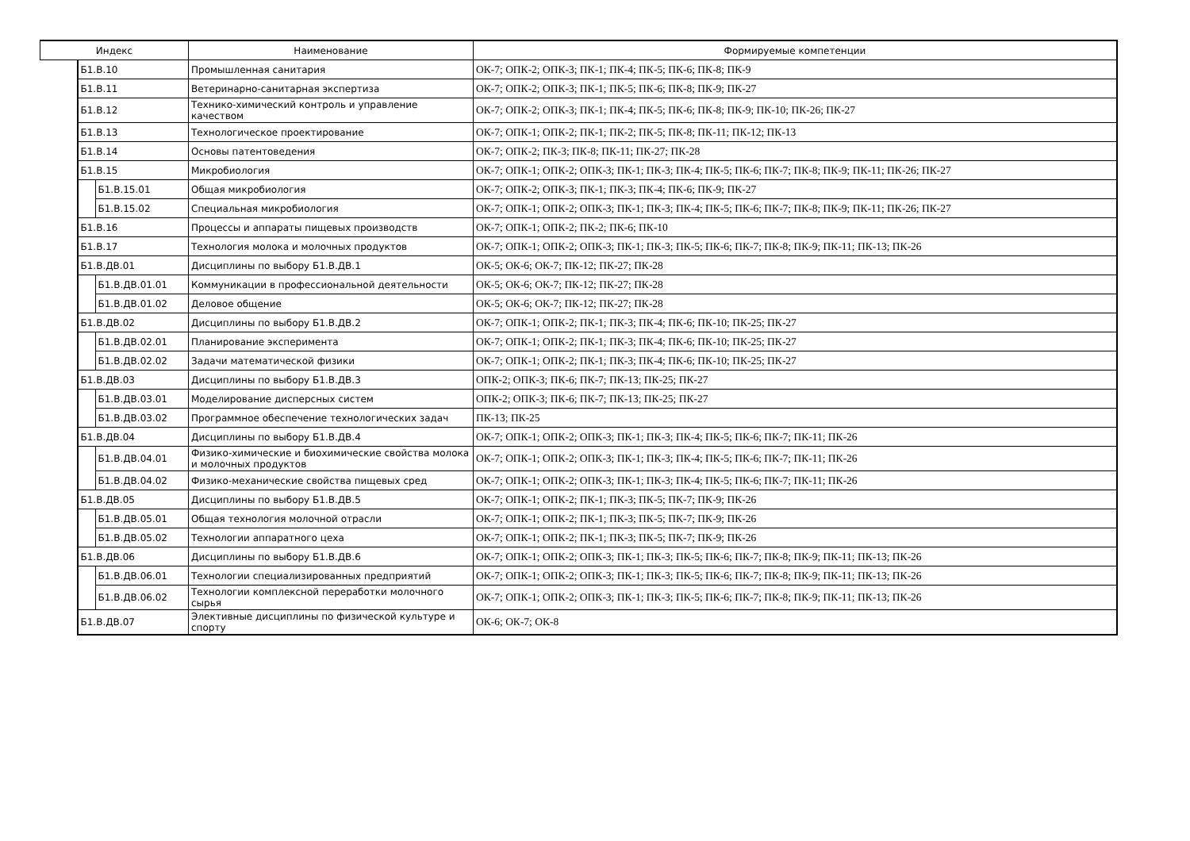| Индекс | | | Наименование | Формируемые компетенции |
| --- | --- | --- | --- | --- |
| | Б1.В.10 | | Промышленная санитария | ОК-7; ОПК-2; ОПК-3; ПК-1; ПК-4; ПК-5; ПК-6; ПК-8; ПК-9 |
| | Б1.В.11 | | Ветеринарно-санитарная экспертиза | ОК-7; ОПК-2; ОПК-3; ПК-1; ПК-5; ПК-6; ПК-8; ПК-9; ПК-27 |
| | Б1.В.12 | | Технико-химический контроль и управление качеством | ОК-7; ОПК-2; ОПК-3; ПК-1; ПК-4; ПК-5; ПК-6; ПК-8; ПК-9; ПК-10; ПК-26; ПК-27 |
| | Б1.В.13 | | Технологическое проектирование | ОК-7; ОПК-1; ОПК-2; ПК-1; ПК-2; ПК-5; ПК-8; ПК-11; ПК-12; ПК-13 |
| | Б1.В.14 | | Основы патентоведения | ОК-7; ОПК-2; ПК-3; ПК-8; ПК-11; ПК-27; ПК-28 |
| | Б1.В.15 | | Микробиология | ОК-7; ОПК-1; ОПК-2; ОПК-3; ПК-1; ПК-3; ПК-4; ПК-5; ПК-6; ПК-7; ПК-8; ПК-9; ПК-11; ПК-26; ПК-27 |
| | | Б1.В.15.01 | Общая микробиология | ОК-7; ОПК-2; ОПК-3; ПК-1; ПК-3; ПК-4; ПК-6; ПК-9; ПК-27 |
| | | Б1.В.15.02 | Специальная микробиология | ОК-7; ОПК-1; ОПК-2; ОПК-3; ПК-1; ПК-3; ПК-4; ПК-5; ПК-6; ПК-7; ПК-8; ПК-9; ПК-11; ПК-26; ПК-27 |
| | Б1.В.16 | | Процессы и аппараты пищевых производств | ОК-7; ОПК-1; ОПК-2; ПК-2; ПК-6; ПК-10 |
| | Б1.В.17 | | Технология молока и молочных продуктов | ОК-7; ОПК-1; ОПК-2; ОПК-3; ПК-1; ПК-3; ПК-5; ПК-6; ПК-7; ПК-8; ПК-9; ПК-11; ПК-13; ПК-26 |
| | Б1.В.ДВ.01 | | Дисциплины по выбору Б1.В.ДВ.1 | ОК-5; ОК-6; ОК-7; ПК-12; ПК-27; ПК-28 |
| | | Б1.В.ДВ.01.01 | Коммуникации в профессиональной деятельности | ОК-5; ОК-6; ОК-7; ПК-12; ПК-27; ПК-28 |
| | | Б1.В.ДВ.01.02 | Деловое общение | ОК-5; ОК-6; ОК-7; ПК-12; ПК-27; ПК-28 |
| | Б1.В.ДВ.02 | | Дисциплины по выбору Б1.В.ДВ.2 | ОК-7; ОПК-1; ОПК-2; ПК-1; ПК-3; ПК-4; ПК-6; ПК-10; ПК-25; ПК-27 |
| | | Б1.В.ДВ.02.01 | Планирование эксперимента | ОК-7; ОПК-1; ОПК-2; ПК-1; ПК-3; ПК-4; ПК-6; ПК-10; ПК-25; ПК-27 |
| | | Б1.В.ДВ.02.02 | Задачи математической физики | ОК-7; ОПК-1; ОПК-2; ПК-1; ПК-3; ПК-4; ПК-6; ПК-10; ПК-25; ПК-27 |
| | Б1.В.ДВ.03 | | Дисциплины по выбору Б1.В.ДВ.3 | ОПК-2; ОПК-3; ПК-6; ПК-7; ПК-13; ПК-25; ПК-27 |
| | | Б1.В.ДВ.03.01 | Моделирование дисперсных систем | ОПК-2; ОПК-3; ПК-6; ПК-7; ПК-13; ПК-25; ПК-27 |
| | | Б1.В.ДВ.03.02 | Программное обеспечение технологических задач | ПК-13; ПК-25 |
| | Б1.В.ДВ.04 | | Дисциплины по выбору Б1.В.ДВ.4 | ОК-7; ОПК-1; ОПК-2; ОПК-3; ПК-1; ПК-3; ПК-4; ПК-5; ПК-6; ПК-7; ПК-11; ПК-26 |
| | | Б1.В.ДВ.04.01 | Физико-химические и биохимические свойства молока и молочных продуктов | ОК-7; ОПК-1; ОПК-2; ОПК-3; ПК-1; ПК-3; ПК-4; ПК-5; ПК-6; ПК-7; ПК-11; ПК-26 |
| | | Б1.В.ДВ.04.02 | Физико-механические свойства пищевых сред | ОК-7; ОПК-1; ОПК-2; ОПК-3; ПК-1; ПК-3; ПК-4; ПК-5; ПК-6; ПК-7; ПК-11; ПК-26 |
| | Б1.В.ДВ.05 | | Дисциплины по выбору Б1.В.ДВ.5 | ОК-7; ОПК-1; ОПК-2; ПК-1; ПК-3; ПК-5; ПК-7; ПК-9; ПК-26 |
| | | Б1.В.ДВ.05.01 | Общая технология молочной отрасли | ОК-7; ОПК-1; ОПК-2; ПК-1; ПК-3; ПК-5; ПК-7; ПК-9; ПК-26 |
| | | Б1.В.ДВ.05.02 | Технологии аппаратного цеха | ОК-7; ОПК-1; ОПК-2; ПК-1; ПК-3; ПК-5; ПК-7; ПК-9; ПК-26 |
| | Б1.В.ДВ.06 | | Дисциплины по выбору Б1.В.ДВ.6 | ОК-7; ОПК-1; ОПК-2; ОПК-3; ПК-1; ПК-3; ПК-5; ПК-6; ПК-7; ПК-8; ПК-9; ПК-11; ПК-13; ПК-26 |
| | | Б1.В.ДВ.06.01 | Технологии специализированных предприятий | ОК-7; ОПК-1; ОПК-2; ОПК-3; ПК-1; ПК-3; ПК-5; ПК-6; ПК-7; ПК-8; ПК-9; ПК-11; ПК-13; ПК-26 |
| | | Б1.В.ДВ.06.02 | Технологии комплексной переработки молочного сырья | ОК-7; ОПК-1; ОПК-2; ОПК-3; ПК-1; ПК-3; ПК-5; ПК-6; ПК-7; ПК-8; ПК-9; ПК-11; ПК-13; ПК-26 |
| | Б1.В.ДВ.07 | | Элективные дисциплины по физической культуре и спорту | ОК-6; ОК-7; ОК-8 |